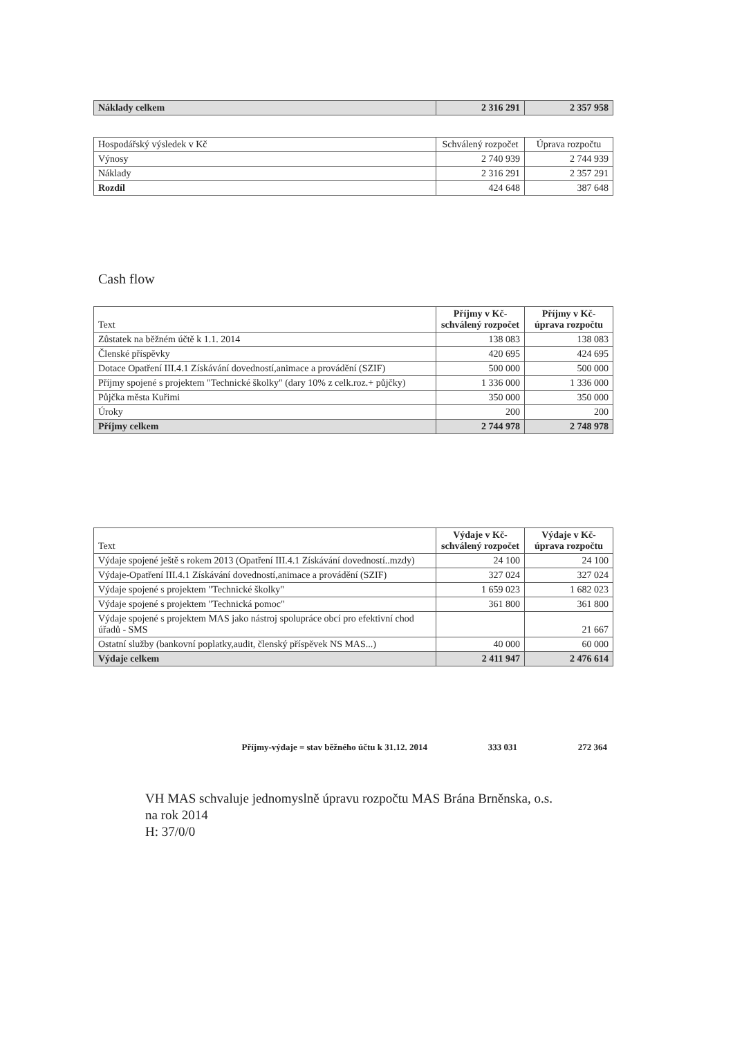| Náklady celkem | 2 316 291 | 2 357 958 |
| Hospodářský výsledek v Kč | Schválený rozpočet | Úprava rozpočtu |
| --- | --- | --- |
| Výnosy | 2 740 939 | 2 744 939 |
| Náklady | 2 316 291 | 2 357 291 |
| Rozdíl | 424 648 | 387 648 |
Cash flow
| Text | Příjmy v Kč-schválený rozpočet | Příjmy v Kč-úprava rozpočtu |
| --- | --- | --- |
| Zůstatek na běžném účtě k 1.1. 2014 | 138 083 | 138 083 |
| Členské příspěvky | 420 695 | 424 695 |
| Dotace Opatření III.4.1 Získávání dovedností,animace a provádění (SZIF) | 500 000 | 500 000 |
| Příjmy spojené s projektem "Technické školky" (dary 10% z celk.roz.+ půjčky) | 1 336 000 | 1 336 000 |
| Půjčka města Kuřimi | 350 000 | 350 000 |
| Úroky | 200 | 200 |
| Příjmy celkem | 2 744 978 | 2 748 978 |
| Text | Výdaje v Kč-schválený rozpočet | Výdaje v Kč-úprava rozpočtu |
| --- | --- | --- |
| Výdaje spojené ještě s rokem 2013 (Opatření III.4.1 Získávání dovedností..mzdy) | 24 100 | 24 100 |
| Výdaje-Opatření III.4.1 Získávání dovedností,animace a provádění (SZIF) | 327 024 | 327 024 |
| Výdaje spojené s projektem "Technické školky" | 1 659 023 | 1 682 023 |
| Výdaje spojené s projektem "Technická pomoc" | 361 800 | 361 800 |
| Výdaje spojené s projektem MAS jako nástroj spolupráce obcí pro efektivní chod úřadů - SMS | | 21 667 |
| Ostatní služby (bankovní poplatky,audit, členský příspěvek NS MAS...) | 40 000 | 60 000 |
| Výdaje celkem | 2 411 947 | 2 476 614 |
Příjmy-výdaje = stav běžného účtu k 31.12. 2014 333 031 272 364
VH MAS schvaluje jednomyslně úpravu rozpočtu MAS Brána Brněnska, o.s.
na rok 2014
H: 37/0/0